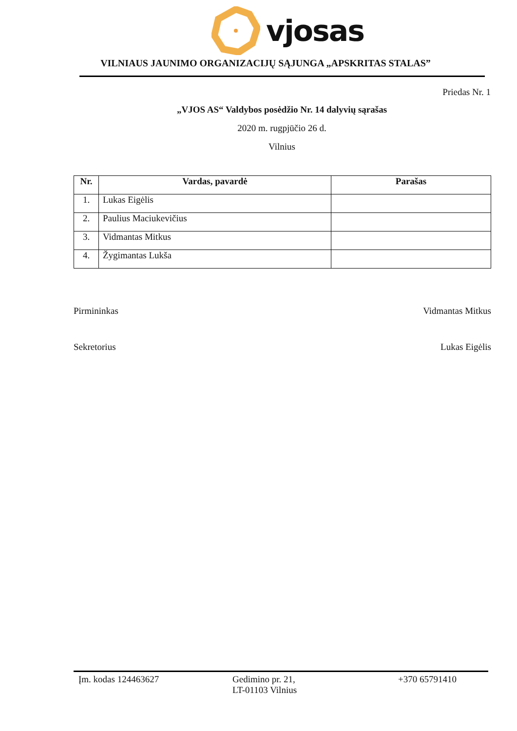vjosas
VILNIAUS JAUNIMO ORGANIZACIJŲ SĄJUNGA „APSKRITAS STALAS”
Priedas Nr. 1
„VJOS AS“ Valdybos posėdžio Nr. 14 dalyvių sąrašas
2020 m. rugpjūčio 26 d.
Vilnius
| Nr. | Vardas, pavardė | Parašas |
| --- | --- | --- |
| 1. | Lukas Eigėlis | |
| 2. | Paulius Maciukevičius | |
| 3. | Vidmantas Mitkus | |
| 4. | Žygimantas Lukša | |
Pirmininkas Vidmantas Mitkus
Sekretorius Lukas Eigėlis
Įm. kodas 124463627 Gedimino pr. 21,
LT-01103 Vilnius
+370 65791410